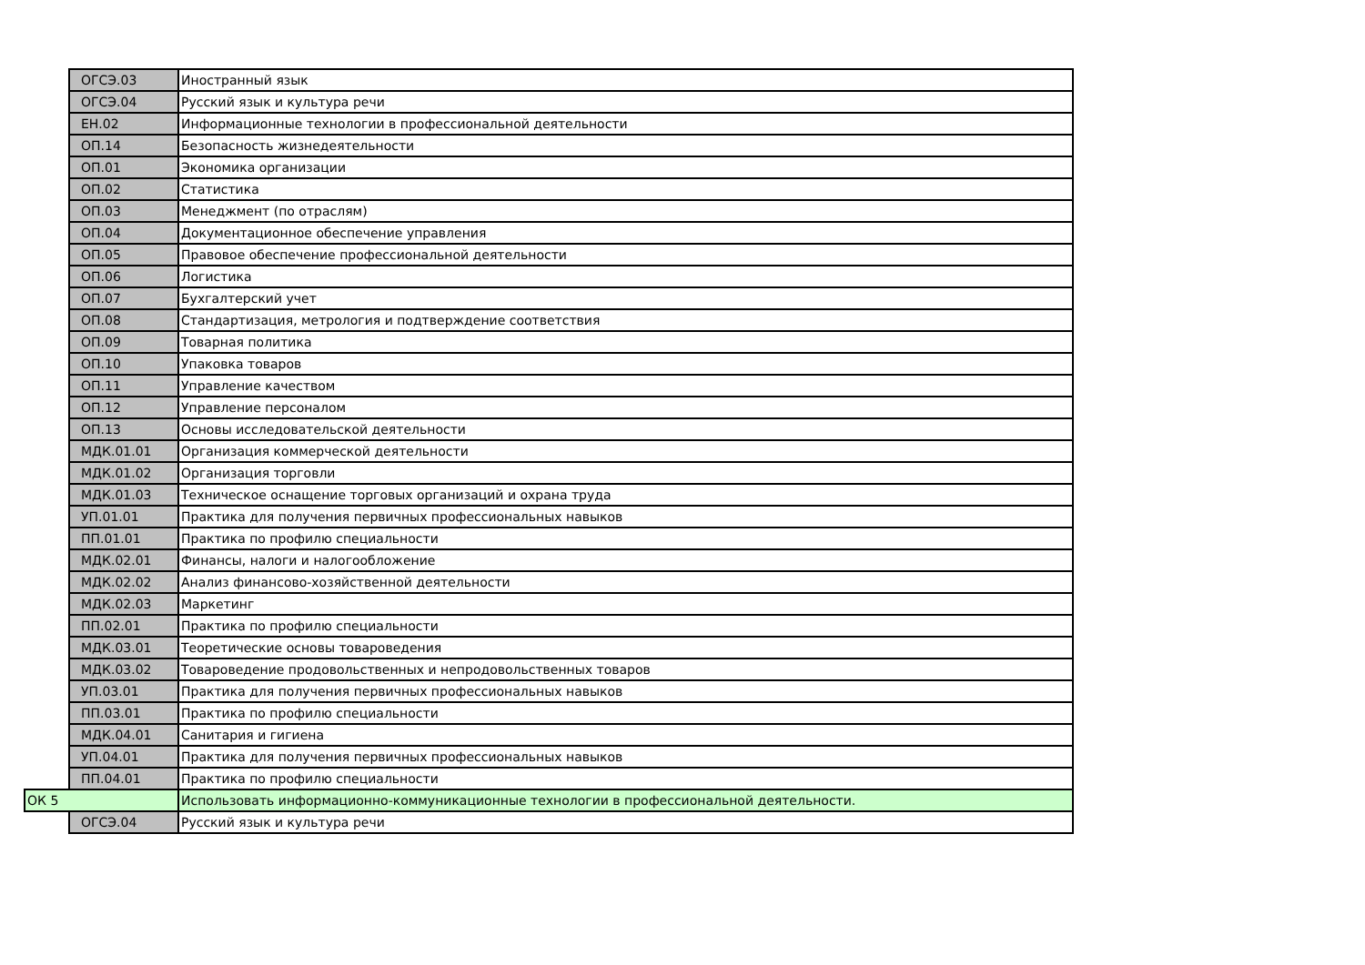| | ОГСЭ.03 | Иностранный язык |
| | ОГСЭ.04 | Русский язык и культура речи |
| | ЕН.02 | Информационные технологии в профессиональной деятельности |
| | ОП.14 | Безопасность жизнедеятельности |
| | ОП.01 | Экономика организации |
| | ОП.02 | Статистика |
| | ОП.03 | Менеджмент (по отраслям) |
| | ОП.04 | Документационное обеспечение управления |
| | ОП.05 | Правовое обеспечение профессиональной деятельности |
| | ОП.06 | Логистика |
| | ОП.07 | Бухгалтерский учет |
| | ОП.08 | Стандартизация, метрология и подтверждение соответствия |
| | ОП.09 | Товарная политика |
| | ОП.10 | Упаковка товаров |
| | ОП.11 | Управление качеством |
| | ОП.12 | Управление персоналом |
| | ОП.13 | Основы исследовательской деятельности |
| | МДК.01.01 | Организация коммерческой деятельности |
| | МДК.01.02 | Организация торговли |
| | МДК.01.03 | Техническое оснащение торговых организаций и охрана труда |
| | УП.01.01 | Практика для получения первичных профессиональных навыков |
| | ПП.01.01 | Практика по профилю специальности |
| | МДК.02.01 | Финансы, налоги и налогообложение |
| | МДК.02.02 | Анализ финансово-хозяйственной деятельности |
| | МДК.02.03 | Маркетинг |
| | ПП.02.01 | Практика по профилю специальности |
| | МДК.03.01 | Теоретические основы товароведения |
| | МДК.03.02 | Товароведение продовольственных и непродовольственных товаров |
| | УП.03.01 | Практика для получения первичных профессиональных навыков |
| | ПП.03.01 | Практика по профилю специальности |
| | МДК.04.01 | Санитария и гигиена |
| | УП.04.01 | Практика для получения первичных профессиональных навыков |
| | ПП.04.01 | Практика по профилю специальности |
| ОК 5 | | Использовать информационно-коммуникационные технологии в профессиональной деятельности. |
| | ОГСЭ.04 | Русский язык и культура речи |